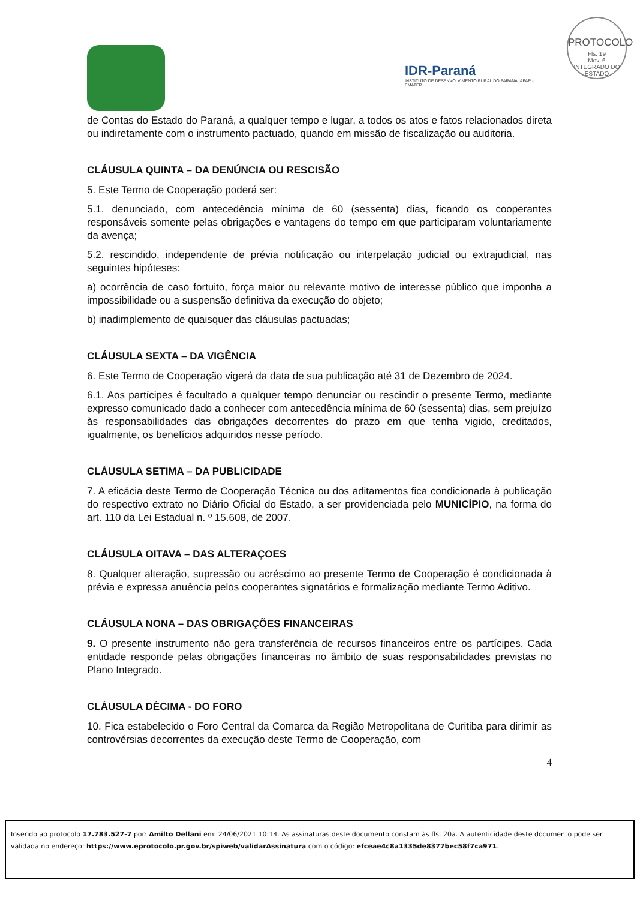PROTOCOLO
Fls. 19
Mov. 6
INTEGRADO DO ESTADO
IDR-Paraná
INSTITUTO DE DESENVOLVIMENTO RURAL DO PARANÁ IAPAR - EMATER
de Contas do Estado do Paraná, a qualquer tempo e lugar, a todos os atos e fatos relacionados direta ou indiretamente com o instrumento pactuado, quando em missão de fiscalização ou auditoria.
CLÁUSULA QUINTA – DA DENÚNCIA OU RESCISÃO
5. Este Termo de Cooperação poderá ser:
5.1. denunciado, com antecedência mínima de 60 (sessenta) dias, ficando os cooperantes responsáveis somente pelas obrigações e vantagens do tempo em que participaram voluntariamente da avença;
5.2. rescindido, independente de prévia notificação ou interpelação judicial ou extrajudicial, nas seguintes hipóteses:
a) ocorrência de caso fortuito, força maior ou relevante motivo de interesse público que imponha a impossibilidade ou a suspensão definitiva da execução do objeto;
b) inadimplemento de quaisquer das cláusulas pactuadas;
CLÁUSULA SEXTA – DA VIGÊNCIA
6. Este Termo de Cooperação vigerá da data de sua publicação até 31 de Dezembro de 2024.
6.1. Aos partícipes é facultado a qualquer tempo denunciar ou rescindir o presente Termo, mediante expresso comunicado dado a conhecer com antecedência mínima de 60 (sessenta) dias, sem prejuízo às responsabilidades das obrigações decorrentes do prazo em que tenha vigido, creditados, igualmente, os benefícios adquiridos nesse período.
CLÁUSULA SETIMA – DA PUBLICIDADE
7. A eficácia deste Termo de Cooperação Técnica ou dos aditamentos fica condicionada à publicação do respectivo extrato no Diário Oficial do Estado, a ser providenciada pelo MUNICÍPIO, na forma do art. 110 da Lei Estadual n. º 15.608, de 2007.
CLÁUSULA OITAVA – DAS ALTERAÇOES
8. Qualquer alteração, supressão ou acréscimo ao presente Termo de Cooperação é condicionada à prévia e expressa anuência pelos cooperantes signatários e formalização mediante Termo Aditivo.
CLÁUSULA NONA – DAS OBRIGAÇÕES FINANCEIRAS
9. O presente instrumento não gera transferência de recursos financeiros entre os partícipes. Cada entidade responde pelas obrigações financeiras no âmbito de suas responsabilidades previstas no Plano Integrado.
CLÁUSULA DÉCIMA - DO FORO
10. Fica estabelecido o Foro Central da Comarca da Região Metropolitana de Curitiba para dirimir as controvérsias decorrentes da execução deste Termo de Cooperação, com
4
Inserido ao protocolo 17.783.527-7 por: Amilto Dellani em: 24/06/2021 10:14. As assinaturas deste documento constam às fls. 20a. A autenticidade deste documento pode ser validada no endereço: https://www.eprotocolo.pr.gov.br/spiweb/validarAssinatura com o código: efceae4c8a1335de8377bec58f7ca971.